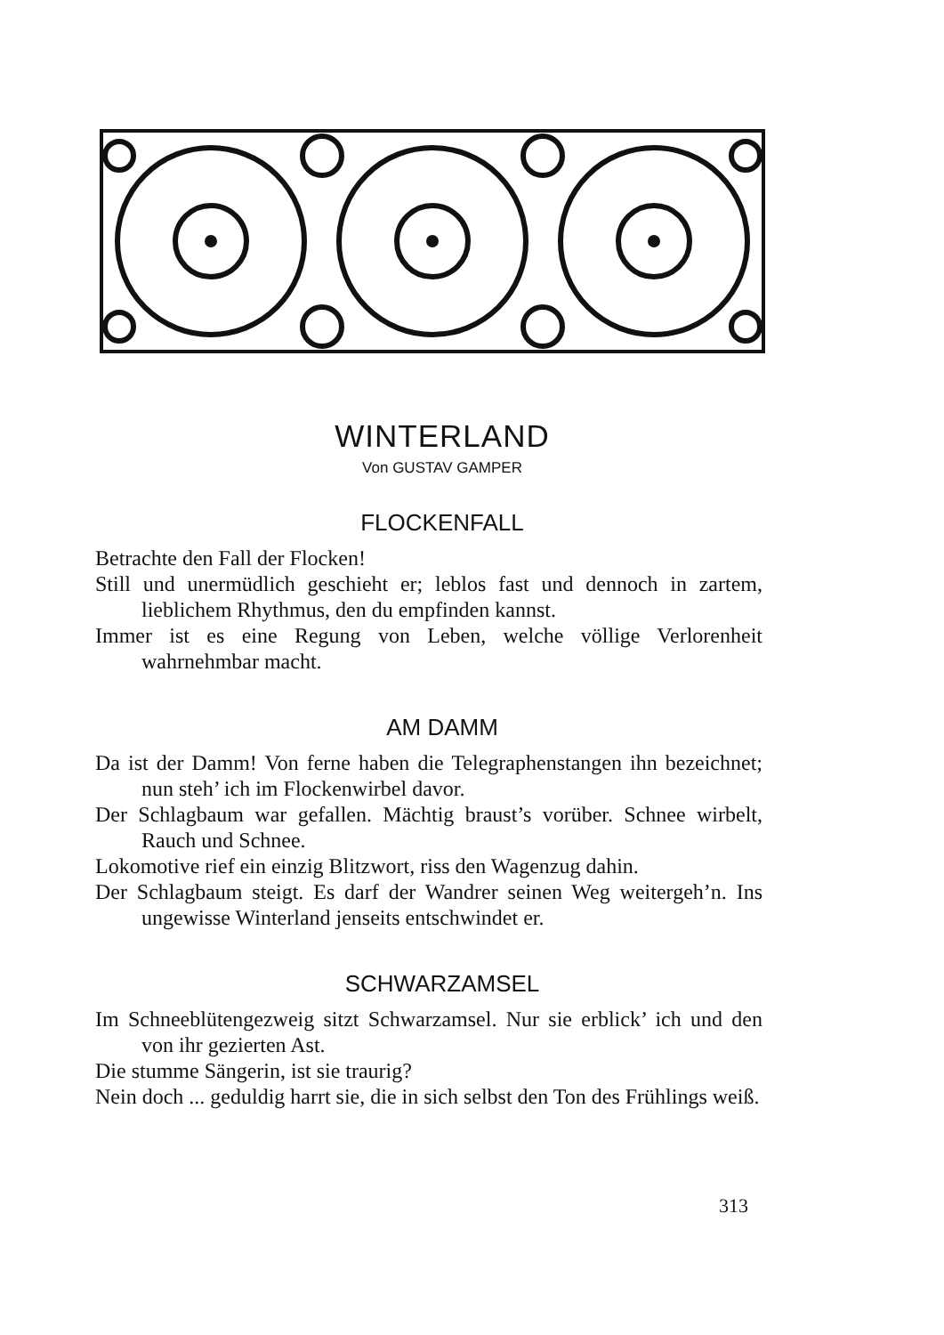WINTERLAND
Von GUSTAV GAMPER
FLOCKENFALL
Betrachte den Fall der Flocken!
Still und unermüdlich geschieht er; leblos fast und dennoch in zartem, lieblichem Rhythmus, den du empfinden kannst.
Immer ist es eine Regung von Leben, welche völlige Verlorenheit wahrnehmbar macht.
AM DAMM
Da ist der Damm! Von ferne haben die Telegraphenstangen ihn bezeichnet; nun steh’ ich im Flockenwirbel davor.
Der Schlagbaum war gefallen. Mächtig braust’s vorüber. Schnee wirbelt, Rauch und Schnee.
Lokomotive rief ein einzig Blitzwort, riss den Wagenzug dahin.
Der Schlagbaum steigt. Es darf der Wandrer seinen Weg weitergeh’n. Ins ungewisse Winterland jenseits entschwindet er.
SCHWARZAMSEL
Im Schneeblütengezweig sitzt Schwarzamsel. Nur sie erblick’ ich und den von ihr gezierten Ast.
Die stumme Sängerin, ist sie traurig?
Nein doch ... geduldig harrt sie, die in sich selbst den Ton des Frühlings weiß.
313